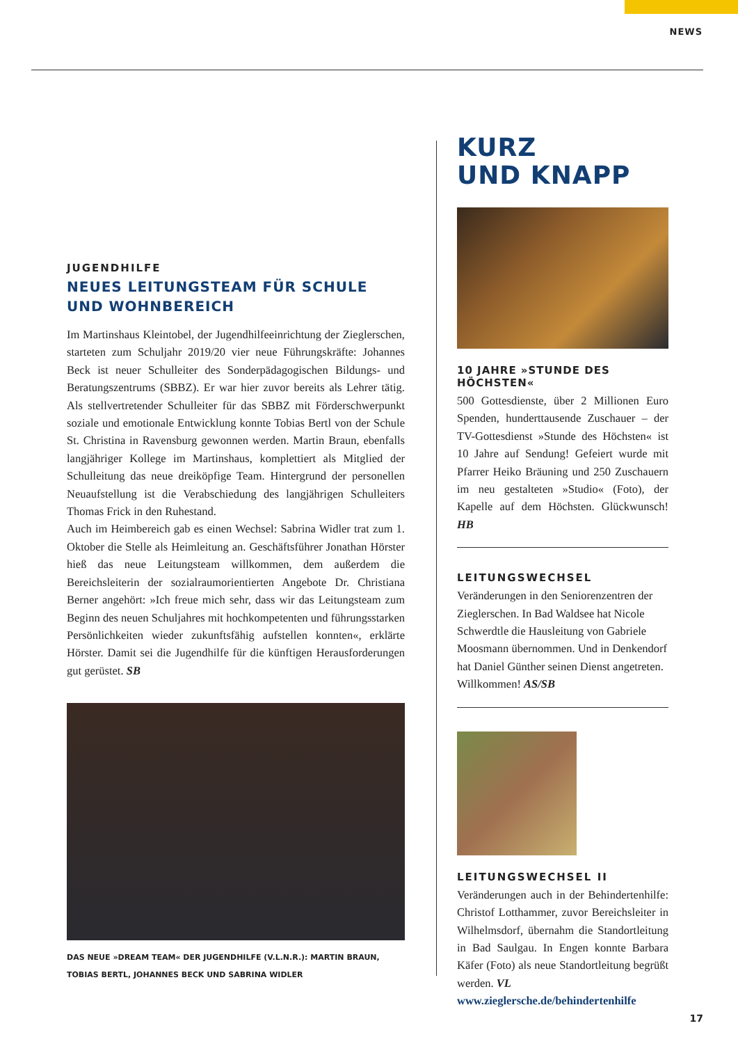NEWS
JUGENDHILFE
NEUES LEITUNGSTEAM FÜR SCHULE UND WOHNBEREICH
Im Martinshaus Kleintobel, der Jugendhilfeeinrichtung der Zieglerschen, starteten zum Schuljahr 2019/20 vier neue Führungskräfte: Johannes Beck ist neuer Schulleiter des Sonderpädagogischen Bildungs- und Beratungszentrums (SBBZ). Er war hier zuvor bereits als Lehrer tätig. Als stellvertretender Schulleiter für das SBBZ mit Förderschwerpunkt soziale und emotionale Entwicklung konnte Tobias Bertl von der Schule St. Christina in Ravensburg gewonnen werden. Martin Braun, ebenfalls langjähriger Kollege im Martinshaus, komplettiert als Mitglied der Schulleitung das neue dreiköpfige Team. Hintergrund der personellen Neuaufstellung ist die Verabschiedung des langjährigen Schulleiters Thomas Frick in den Ruhestand.
Auch im Heimbereich gab es einen Wechsel: Sabrina Widler trat zum 1. Oktober die Stelle als Heimleitung an. Geschäftsführer Jonathan Hörster hieß das neue Leitungsteam willkommen, dem außerdem die Bereichsleiterin der sozialraumorientierten Angebote Dr. Christiana Berner angehört: »Ich freue mich sehr, dass wir das Leitungsteam zum Beginn des neuen Schuljahres mit hochkompetenten und führungsstarken Persönlichkeiten wieder zukunftsfähig aufstellen konnten«, erklärte Hörster. Damit sei die Jugendhilfe für die künftigen Herausforderungen gut gerüstet. SB
DAS NEUE »DREAM TEAM« DER JUGENDHILFE (V.L.N.R.): MARTIN BRAUN,
TOBIAS BERTL, JOHANNES BECK UND SABRINA WIDLER
KURZ
UND KNAPP
10 JAHRE »STUNDE DES HÖCHSTEN«
500 Gottesdienste, über 2 Millionen Euro Spenden, hunderttausende Zuschauer – der TV-Gottesdienst »Stunde des Höchsten« ist 10 Jahre auf Sendung! Gefeiert wurde mit Pfarrer Heiko Bräuning und 250 Zuschauern im neu gestalteten »Studio« (Foto), der Kapelle auf dem Höchsten. Glückwunsch! HB
LEITUNGSWECHSEL
Veränderungen in den Seniorenzentren der Zieglerschen. In Bad Waldsee hat Nicole Schwerdtle die Hausleitung von Gabriele Moosmann übernommen. Und in Denkendorf hat Daniel Günther seinen Dienst angetreten. Willkommen! AS/SB
LEITUNGSWECHSEL II
Veränderungen auch in der Behindertenhilfe: Christof Lotthammer, zuvor Bereichsleiter in Wilhelmsdorf, übernahm die Standortleitung in Bad Saulgau. In Engen konnte Barbara Käfer (Foto) als neue Standortleitung begrüßt werden. VL
www.zieglersche.de/behindertenhilfe
17